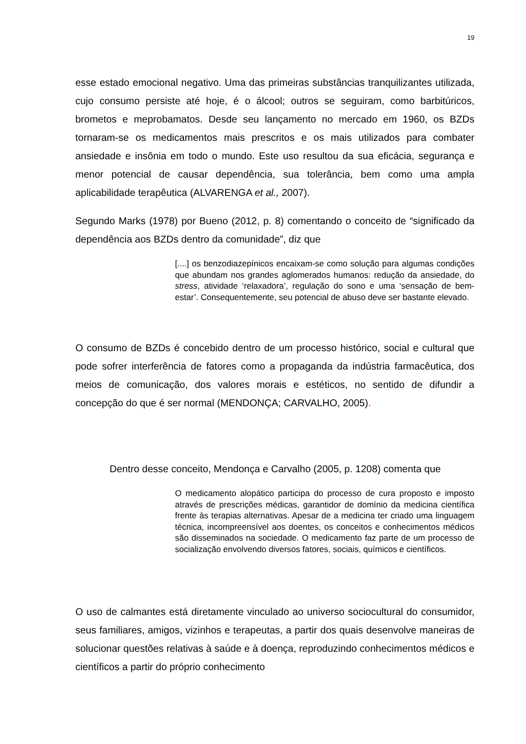19
esse estado emocional negativo. Uma das primeiras substâncias tranquilizantes utilizada, cujo consumo persiste até hoje, é o álcool; outros se seguiram, como barbitúricos, brometos e meprobamatos. Desde seu lançamento no mercado em 1960, os BZDs tornaram-se os medicamentos mais prescritos e os mais utilizados para combater ansiedade e insônia em todo o mundo. Este uso resultou da sua eficácia, segurança e menor potencial de causar dependência, sua tolerância, bem como uma ampla aplicabilidade terapêutica (ALVARENGA et al., 2007).
Segundo Marks (1978) por Bueno (2012, p. 8) comentando o conceito de “significado da dependência aos BZDs dentro da comunidade”, diz que
[....] os benzodiazepínicos encaixam-se como solução para algumas condições que abundam nos grandes aglomerados humanos: redução da ansiedade, do stress, atividade ‘relaxadora’, regulação do sono e uma ‘sensação de bem-estar’. Consequentemente, seu potencial de abuso deve ser bastante elevado.
O consumo de BZDs é concebido dentro de um processo histórico, social e cultural que pode sofrer interferência de fatores como a propaganda da indústria farmacêutica, dos meios de comunicação, dos valores morais e estéticos, no sentido de difundir a concepção do que é ser normal (MENDONÇA; CARVALHO, 2005).
Dentro desse conceito, Mendonça e Carvalho (2005, p. 1208) comenta que
O medicamento alopático participa do processo de cura proposto e imposto através de prescrições médicas, garantidor de domínio da medicina científica frente às terapias alternativas. Apesar de a medicina ter criado uma linguagem técnica, incompreensível aos doentes, os conceitos e conhecimentos médicos são disseminados na sociedade. O medicamento faz parte de um processo de socialização envolvendo diversos fatores, sociais, químicos e científicos.
O uso de calmantes está diretamente vinculado ao universo sociocultural do consumidor, seus familiares, amigos, vizinhos e terapeutas, a partir dos quais desenvolve maneiras de solucionar questões relativas à saúde e à doença, reproduzindo conhecimentos médicos e científicos a partir do próprio conhecimento